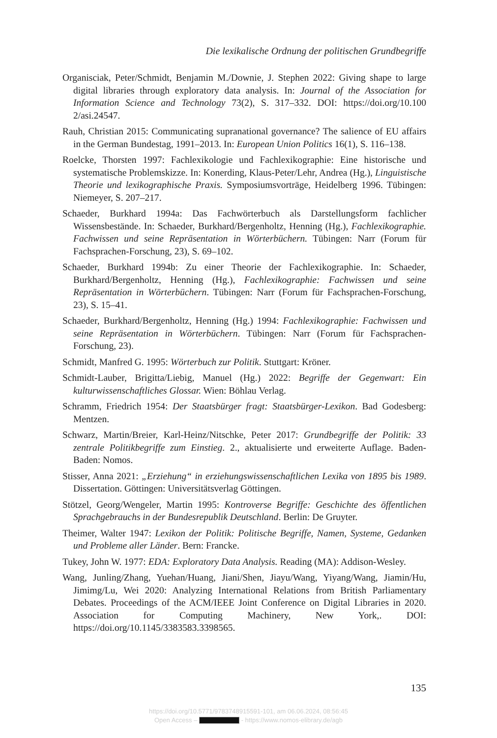Die lexikalische Ordnung der politischen Grundbegriffe
Organisciak, Peter/Schmidt, Benjamin M./Downie, J. Stephen 2022: Giving shape to large digital libraries through exploratory data analysis. In: Journal of the Association for Information Science and Technology 73(2), S. 317–332. DOI: https://doi.org/10.100 2/asi.24547.
Rauh, Christian 2015: Communicating supranational governance? The salience of EU affairs in the German Bundestag, 1991–2013. In: European Union Politics 16(1), S. 116–138.
Roelcke, Thorsten 1997: Fachlexikologie und Fachlexikographie: Eine historische und systematische Problemskizze. In: Konerding, Klaus-Peter/Lehr, Andrea (Hg.), Linguistische Theorie und lexikographische Praxis. Symposiumsvorträge, Heidelberg 1996. Tübingen: Niemeyer, S. 207–217.
Schaeder, Burkhard 1994a: Das Fachwörterbuch als Darstellungsform fachlicher Wissensbestände. In: Schaeder, Burkhard/Bergenholtz, Henning (Hg.), Fachlexikographie. Fachwissen und seine Repräsentation in Wörterbüchern. Tübingen: Narr (Forum für Fachsprachen-Forschung, 23), S. 69–102.
Schaeder, Burkhard 1994b: Zu einer Theorie der Fachlexikographie. In: Schaeder, Burkhard/Bergenholtz, Henning (Hg.), Fachlexikographie: Fachwissen und seine Repräsentation in Wörterbüchern. Tübingen: Narr (Forum für Fachsprachen-Forschung, 23), S. 15–41.
Schaeder, Burkhard/Bergenholtz, Henning (Hg.) 1994: Fachlexikographie: Fachwissen und seine Repräsentation in Wörterbüchern. Tübingen: Narr (Forum für Fachsprachen-Forschung, 23).
Schmidt, Manfred G. 1995: Wörterbuch zur Politik. Stuttgart: Kröner.
Schmidt-Lauber, Brigitta/Liebig, Manuel (Hg.) 2022: Begriffe der Gegenwart: Ein kulturwissenschaftliches Glossar. Wien: Böhlau Verlag.
Schramm, Friedrich 1954: Der Staatsbürger fragt: Staatsbürger-Lexikon. Bad Godesberg: Mentzen.
Schwarz, Martin/Breier, Karl-Heinz/Nitschke, Peter 2017: Grundbegriffe der Politik: 33 zentrale Politikbegriffe zum Einstieg. 2., aktualisierte und erweiterte Auflage. Baden-Baden: Nomos.
Stisser, Anna 2021: „Erziehung“ in erziehungswissenschaftlichen Lexika von 1895 bis 1989. Dissertation. Göttingen: Universitätsverlag Göttingen.
Stötzel, Georg/Wengeler, Martin 1995: Kontroverse Begriffe: Geschichte des öffentlichen Sprachgebrauchs in der Bundesrepublik Deutschland. Berlin: De Gruyter.
Theimer, Walter 1947: Lexikon der Politik: Politische Begriffe, Namen, Systeme, Gedanken und Probleme aller Länder. Bern: Francke.
Tukey, John W. 1977: EDA: Exploratory Data Analysis. Reading (MA): Addison-Wesley.
Wang, Junling/Zhang, Yuehan/Huang, Jiani/Shen, Jiayu/Wang, Yiyang/Wang, Jiamin/Hu, Jimimg/Lu, Wei 2020: Analyzing International Relations from British Parliamentary Debates. Proceedings of the ACM/IEEE Joint Conference on Digital Libraries in 2020. Association for Computing Machinery, New York,. DOI: https://doi.org/10.1145/3383583.3398565.
135
https://doi.org/10.5771/9783748915591-101, am 06.06.2024, 08:56:45
Open Access – - https://www.nomos-elibrary.de/agb